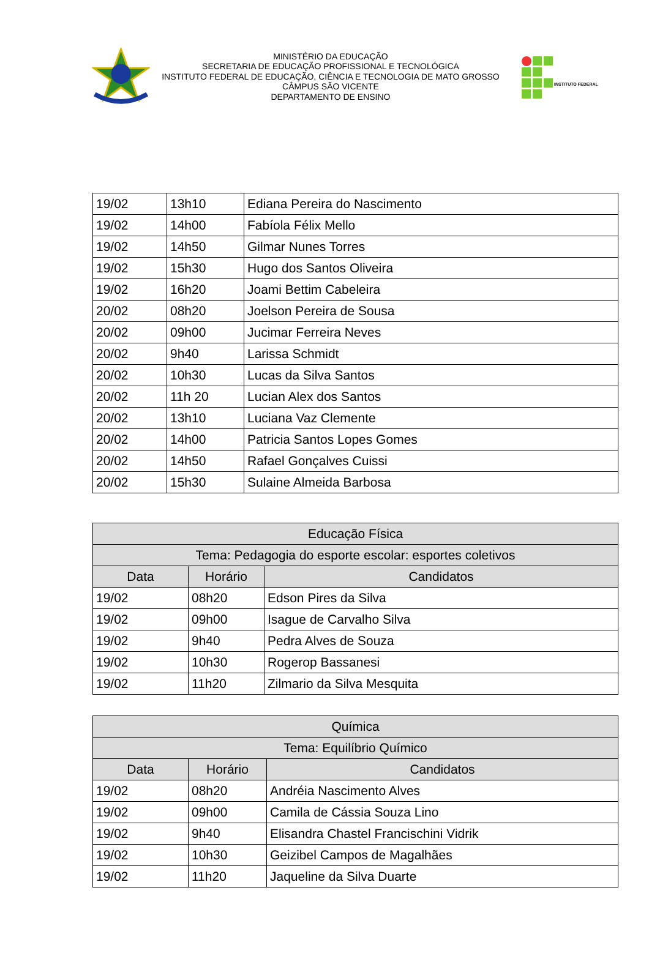MINISTÉRIO DA EDUCAÇÃO
SECRETARIA DE EDUCAÇÃO PROFISSIONAL E TECNOLÓGICA
INSTITUTO FEDERAL DE EDUCAÇÃO, CIÊNCIA E TECNOLOGIA DE MATO GROSSO
CÂMPUS SÃO VICENTE
DEPARTAMENTO DE ENSINO
INSTITUTO FEDERAL
| 19/02 | 13h10 | Ediana Pereira do Nascimento |
| 19/02 | 14h00 | Fabíola Félix Mello |
| 19/02 | 14h50 | Gilmar Nunes Torres |
| 19/02 | 15h30 | Hugo dos Santos Oliveira |
| 19/02 | 16h20 | Joami Bettim Cabeleira |
| 20/02 | 08h20 | Joelson Pereira de Sousa |
| 20/02 | 09h00 | Jucimar Ferreira Neves |
| 20/02 | 9h40 | Larissa Schmidt |
| 20/02 | 10h30 | Lucas da Silva Santos |
| 20/02 | 11h 20 | Lucian Alex dos Santos |
| 20/02 | 13h10 | Luciana Vaz Clemente |
| 20/02 | 14h00 | Patricia Santos Lopes Gomes |
| 20/02 | 14h50 | Rafael Gonçalves Cuissi |
| 20/02 | 15h30 | Sulaine Almeida Barbosa |
| Educação Física | | |
| --- | --- | --- |
| Tema: Pedagogia do esporte escolar: esportes coletivos | | |
| Data | Horário | Candidatos |
| 19/02 | 08h20 | Edson Pires da Silva |
| 19/02 | 09h00 | Isague de Carvalho Silva |
| 19/02 | 9h40 | Pedra Alves de Souza |
| 19/02 | 10h30 | Rogerop Bassanesi |
| 19/02 | 11h20 | Zilmario da Silva Mesquita |
| Química | | |
| --- | --- | --- |
| Tema: Equilíbrio Químico | | |
| Data | Horário | Candidatos |
| 19/02 | 08h20 | Andréia Nascimento Alves |
| 19/02 | 09h00 | Camila de Cássia Souza Lino |
| 19/02 | 9h40 | Elisandra Chastel Francischini Vidrik |
| 19/02 | 10h30 | Geizibel Campos de Magalhães |
| 19/02 | 11h20 | Jaqueline da Silva Duarte |